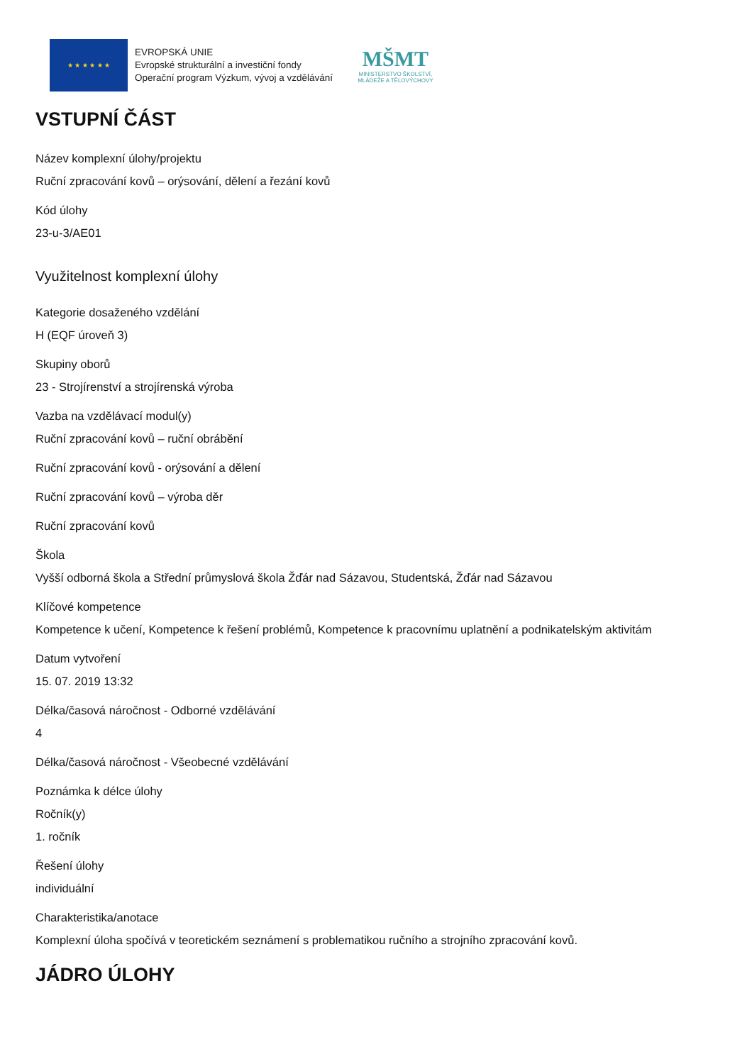★ ★ ★ ★ ★ ★
EVROPSKÁ UNIE
Evropské strukturální a investiční fondy
Operační program Výzkum, vývoj a vzdělávání
MŠMT
MINISTERSTVO ŠKOLSTVÍ,
MLÁDEŽE A TĚLOVÝCHOVY
VSTUPNÍ ČÁST
Název komplexní úlohy/projektu
Ruční zpracování kovů – orýsování, dělení a řezání kovů
Kód úlohy
23-u-3/AE01
Využitelnost komplexní úlohy
Kategorie dosaženého vzdělání
H (EQF úroveň 3)
Skupiny oborů
23 - Strojírenství a strojírenská výroba
Vazba na vzdělávací modul(y)
Ruční zpracování kovů – ruční obrábění
Ruční zpracování kovů - orýsování a dělení
Ruční zpracování kovů – výroba děr
Ruční zpracování kovů
Škola
Vyšší odborná škola a Střední průmyslová škola Žďár nad Sázavou, Studentská, Žďár nad Sázavou
Klíčové kompetence
Kompetence k učení, Kompetence k řešení problémů, Kompetence k pracovnímu uplatnění a podnikatelským aktivitám
Datum vytvoření
15. 07. 2019 13:32
Délka/časová náročnost - Odborné vzdělávání
4
Délka/časová náročnost - Všeobecné vzdělávání
Poznámka k délce úlohy
Ročník(y)
1. ročník
Řešení úlohy
individuální
Charakteristika/anotace
Komplexní úloha spočívá v teoretickém seznámení s problematikou ručního a strojního zpracování kovů.
JÁDRO ÚLOHY